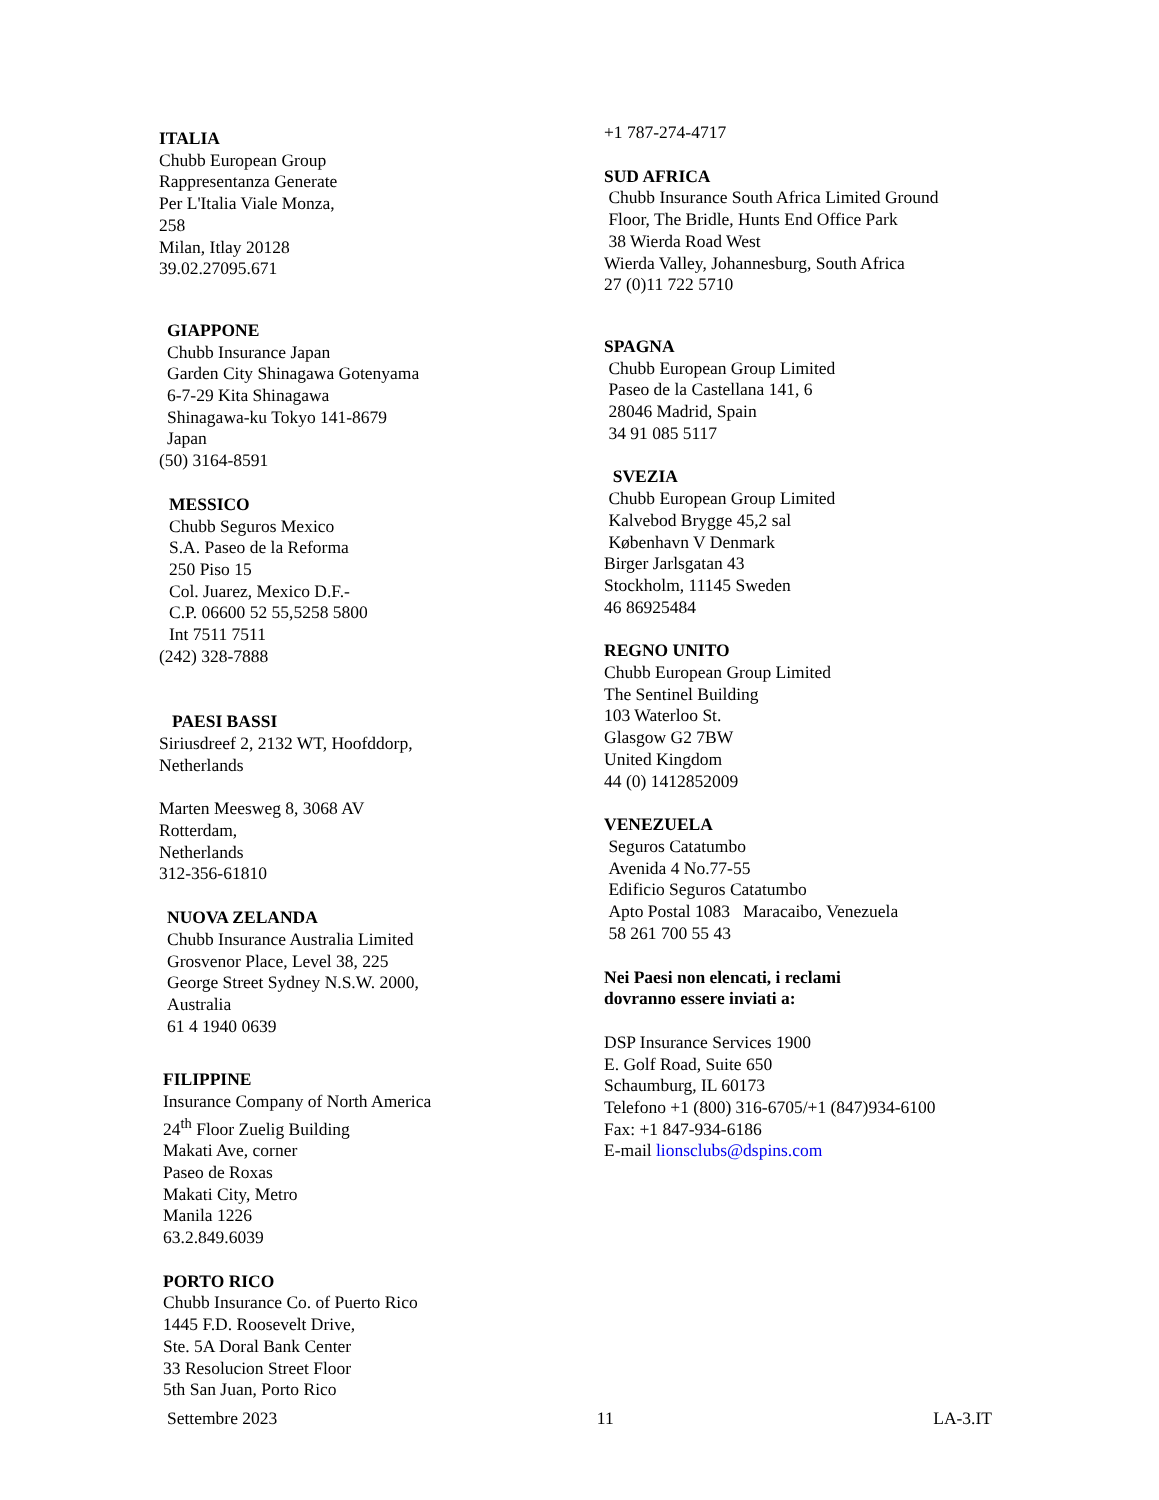ITALIA
Chubb European Group
Rappresentanza Generate
Per L'Italia Viale Monza,
258
Milan, Itlay 20128
39.02.27095.671
GIAPPONE
Chubb Insurance Japan
Garden City Shinagawa Gotenyama
6-7-29 Kita Shinagawa
Shinagawa-ku Tokyo 141-8679
Japan
(50) 3164-8591
MESSICO
Chubb Seguros Mexico
S.A. Paseo de la Reforma
250 Piso 15
Col. Juarez, Mexico D.F.-
C.P. 06600 52 55,5258 5800
Int 7511 7511
(242) 328-7888
PAESI BASSI
Siriusdreef 2, 2132 WT, Hoofddorp,
Netherlands
Marten Meesweg 8, 3068 AV
Rotterdam,
Netherlands
312-356-61810
NUOVA ZELANDA
Chubb Insurance Australia Limited
Grosvenor Place, Level 38, 225
George Street Sydney N.S.W. 2000,
Australia
61 4 1940 0639
FILIPPINE
Insurance Company of North America
24<sup>th</sup> Floor Zuelig Building
Makati Ave, corner
Paseo de Roxas
Makati City, Metro
Manila 1226
63.2.849.6039
PORTO RICO
Chubb Insurance Co. of Puerto Rico
1445 F.D. Roosevelt Drive,
Ste. 5A Doral Bank Center
33 Resolucion Street Floor
5th San Juan, Porto Rico
+1 787-274-4717
SUD AFRICA
Chubb Insurance South Africa Limited Ground
Floor, The Bridle, Hunts End Office Park
38 Wierda Road West
Wierda Valley, Johannesburg, South Africa
27 (0)11 722 5710
SPAGNA
Chubb European Group Limited
Paseo de la Castellana 141, 6
28046 Madrid, Spain
34 91 085 5117
SVEZIA
Chubb European Group Limited
Kalvebod Brygge 45,2 sal
København V Denmark
Birger Jarlsgatan 43
Stockholm, 11145 Sweden
46 86925484
REGNO UNITO
Chubb European Group Limited
The Sentinel Building
103 Waterloo St.
Glasgow G2 7BW
United Kingdom
44 (0) 1412852009
VENEZUELA
Seguros Catatumbo
Avenida 4 No.77-55
Edificio Seguros Catatumbo
Apto Postal 1083 Maracaibo, Venezuela
58 261 700 55 43
Nei Paesi non elencati, i reclami
dovranno essere inviati a:
DSP Insurance Services 1900
E. Golf Road, Suite 650
Schaumburg, IL 60173
Telefono +1 (800) 316-6705/+1 (847)934-6100
Fax: +1 847-934-6186
E-mail lionsclubs@dspins.com
Settembre 2023 11 LA-3.IT